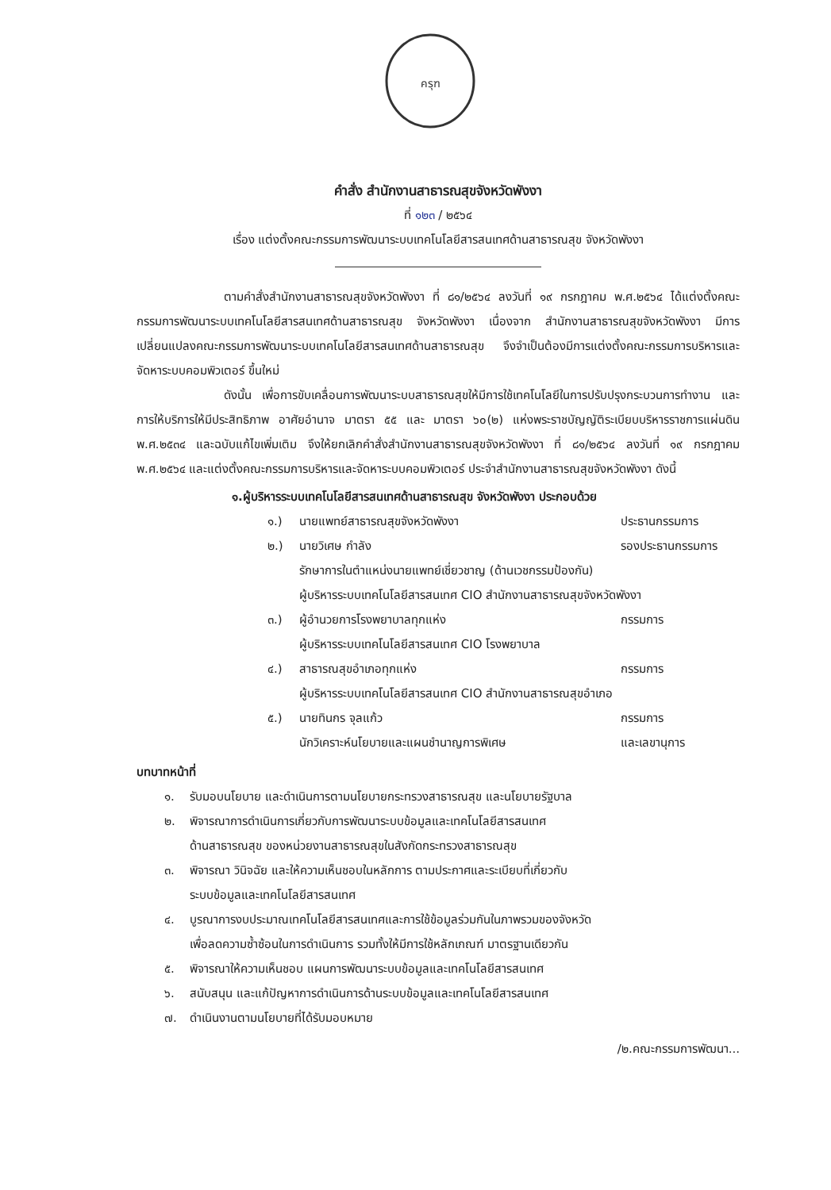ครุฑ
คำสั่ง สำนักงานสาธารณสุขจังหวัดพังงา
ที่ ๑๒๓ / ๒๕๖๔
เรื่อง แต่งตั้งคณะกรรมการพัฒนาระบบเทคโนโลยีสารสนเทศด้านสาธารณสุข จังหวัดพังงา
ตามคำสั่งสำนักงานสาธารณสุขจังหวัดพังงา ที่ ๘๑/๒๕๖๔ ลงวันที่ ๑๙ กรกฎาคม พ.ศ.๒๕๖๔ ได้แต่งตั้งคณะกรรมการพัฒนาระบบเทคโนโลยีสารสนเทศด้านสาธารณสุข จังหวัดพังงา เนื่องจาก สำนักงานสาธารณสุขจังหวัดพังงา มีการเปลี่ยนแปลงคณะกรรมการพัฒนาระบบเทคโนโลยีสารสนเทศด้านสาธารณสุข จึงจำเป็นต้องมีการแต่งตั้งคณะกรรมการบริหารและจัดหาระบบคอมพิวเตอร์ ขึ้นใหม่
ดังนั้น เพื่อการขับเคลื่อนการพัฒนาระบบสาธารณสุขให้มีการใช้เทคโนโลยีในการปรับปรุงกระบวนการทำงาน และการให้บริการให้มีประสิทธิภาพ อาศัยอำนาจ มาตรา ๕๕ และ มาตรา ๖๐(๒) แห่งพระราชบัญญัติระเบียบบริหารราชการแผ่นดิน พ.ศ.๒๕๓๔ และฉบับแก้ไขเพิ่มเติม จึงให้ยกเลิกคำสั่งสำนักงานสาธารณสุขจังหวัดพังงา ที่ ๘๑/๒๕๖๔ ลงวันที่ ๑๙ กรกฎาคม พ.ศ.๒๕๖๔ และแต่งตั้งคณะกรรมการบริหารและจัดหาระบบคอมพิวเตอร์ ประจำสำนักงานสาธารณสุขจังหวัดพังงา ดังนี้
๑.ผู้บริหารระบบเทคโนโลยีสารสนเทศด้านสาธารณสุข จังหวัดพังงา ประกอบด้วย
๑.) นายแพทย์สาธารณสุขจังหวัดพังงา ประธานกรรมการ
๒.) นายวิเศษ กำลัง รองประธานกรรมการ
รักษาการในตำแหน่งนายแพทย์เชี่ยวชาญ (ด้านเวชกรรมป้องกัน)
ผู้บริหารระบบเทคโนโลยีสารสนเทศ CIO สำนักงานสาธารณสุขจังหวัดพังงา
๓.) ผู้อำนวยการโรงพยาบาลทุกแห่ง กรรมการ
ผู้บริหารระบบเทคโนโลยีสารสนเทศ CIO โรงพยาบาล
๔.) สาธารณสุขอำเภอทุกแห่ง กรรมการ
ผู้บริหารระบบเทคโนโลยีสารสนเทศ CIO สำนักงานสาธารณสุขอำเภอ
๕.) นายทินกร จุลแก้ว กรรมการ
นักวิเคราะห์นโยบายและแผนชำนาญการพิเศษ และเลขานุการ
บทบาทหน้าที่
๑. รับมอบนโยบาย และดำเนินการตามนโยบายกระทรวงสาธารณสุข และนโยบายรัฐบาล
๒. พิจารณาการดำเนินการเกี่ยวกับการพัฒนาระบบข้อมูลและเทคโนโลยีสารสนเทศ
ด้านสาธารณสุข ของหน่วยงานสาธารณสุขในสังกัดกระทรวงสาธารณสุข
๓. พิจารณา วินิจฉัย และให้ความเห็นชอบในหลักการ ตามประกาศและระเบียบที่เกี่ยวกับ
ระบบข้อมูลและเทคโนโลยีสารสนเทศ
๔. บูรณาการงบประมาณเทคโนโลยีสารสนเทศและการใช้ข้อมูลร่วมกันในภาพรวมของจังหวัด
เพื่อลดความซ้ำซ้อนในการดำเนินการ รวมทั้งให้มีการใช้หลักเกณฑ์ มาตรฐานเดียวกัน
๕. พิจารณาให้ความเห็นชอบ แผนการพัฒนาระบบข้อมูลและเทคโนโลยีสารสนเทศ
๖. สนับสนุน และแก้ปัญหาการดำเนินการด้านระบบข้อมูลและเทคโนโลยีสารสนเทศ
๗. ดำเนินงานตามนโยบายที่ได้รับมอบหมาย
/๒.คณะกรรมการพัฒนา...